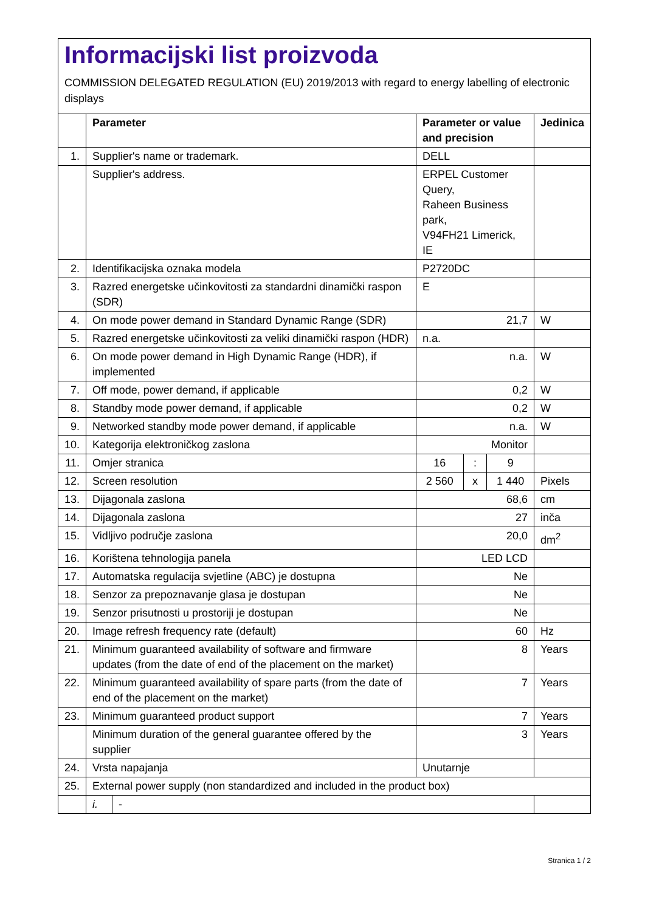Informacijski list proizvoda
COMMISSION DELEGATED REGULATION (EU) 2019/2013 with regard to energy labelling of electronic displays
| | Parameter | | Parameter or value and precision | | | Jedinica |
| --- | --- | --- | --- | --- | --- | --- |
| 1. | Supplier's name or trademark. | | DELL | | | |
| | Supplier's address. | | ERPEL Customer Query, Raheen Business park, V94FH21 Limerick, IE | | | |
| 2. | Identifikacijska oznaka modela | | P2720DC | | | |
| 3. | Razred energetske učinkovitosti za standardni dinamički raspon (SDR) | | E | | | |
| 4. | On mode power demand in Standard Dynamic Range (SDR) | | 21,7 | | | W |
| 5. | Razred energetske učinkovitosti za veliki dinamički raspon (HDR) | | n.a. | | | |
| 6. | On mode power demand in High Dynamic Range (HDR), if implemented | | n.a. | | | W |
| 7. | Off mode, power demand, if applicable | | 0,2 | | | W |
| 8. | Standby mode power demand, if applicable | | 0,2 | | | W |
| 9. | Networked standby mode power demand, if applicable | | n.a. | | | W |
| 10. | Kategorija elektroničkog zaslona | | Monitor | | | |
| 11. | Omjer stranica | | 16 | : | 9 | |
| 12. | Screen resolution | | 2 560 | x | 1 440 | Pixels |
| 13. | Dijagonala zaslona | | 68,6 | | | cm |
| 14. | Dijagonala zaslona | | 27 | | | inča |
| 15. | Vidljivo područje zaslona | | 20,0 | | | dm<sup>2</sup> |
| 16. | Korištena tehnologija panela | | LED LCD | | | |
| 17. | Automatska regulacija svjetline (ABC) je dostupna | | Ne | | | |
| 18. | Senzor za prepoznavanje glasa je dostupan | | Ne | | | |
| 19. | Senzor prisutnosti u prostoriji je dostupan | | Ne | | | |
| 20. | Image refresh frequency rate (default) | | 60 | | | Hz |
| 21. | Minimum guaranteed availability of software and firmware updates (from the date of end of the placement on the market) | | 8 | | | Years |
| 22. | Minimum guaranteed availability of spare parts (from the date of end of the placement on the market) | | 7 | | | Years |
| 23. | Minimum guaranteed product support | | 7 | | | Years |
| | Minimum duration of the general guarantee offered by the supplier | | 3 | | | Years |
| 24. | Vrsta napajanja | | Unutarnje | | | |
| 25. | External power supply (non standardized and included in the product box) | | | | | |
| | i. | - | | | | |
Stranica 1 / 2